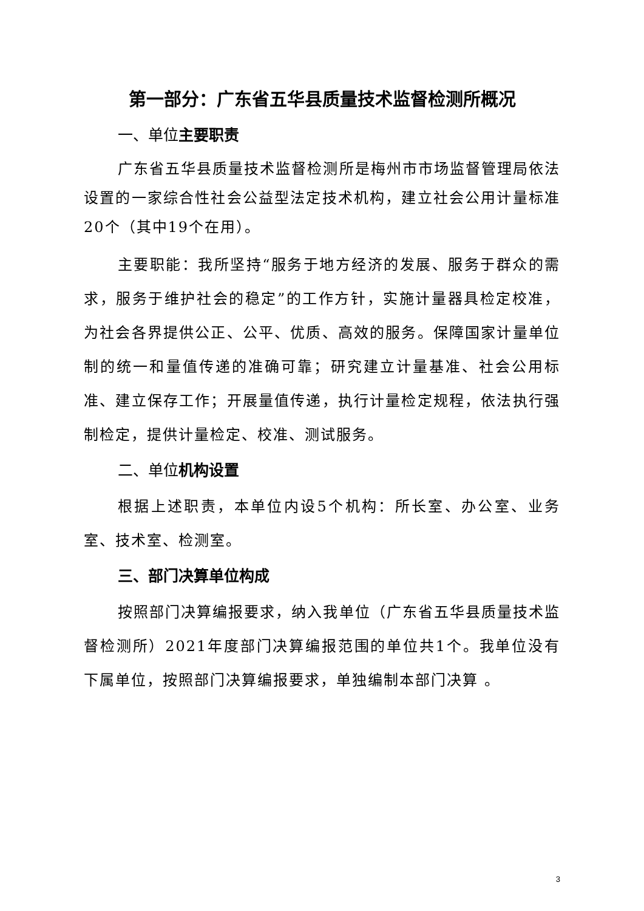第一部分：广东省五华县质量技术监督检测所概况
一、单位主要职责
广东省五华县质量技术监督检测所是梅州市市场监督管理局依法设置的一家综合性社会公益型法定技术机构，建立社会公用计量标准20个（其中19个在用）。
主要职能：我所坚持“服务于地方经济的发展、服务于群众的需求，服务于维护社会的稳定”的工作方针，实施计量器具检定校准，为社会各界提供公正、公平、优质、高效的服务。保障国家计量单位制的统一和量值传递的准确可靠；研究建立计量基准、社会公用标准、建立保存工作；开展量值传递，执行计量检定规程，依法执行强制检定，提供计量检定、校准、测试服务。
二、单位机构设置
根据上述职责，本单位内设5个机构：所长室、办公室、业务室、技术室、检测室。
三、部门决算单位构成
按照部门决算编报要求，纳入我单位（广东省五华县质量技术监督检测所）2021年度部门决算编报范围的单位共1个。我单位没有下属单位，按照部门决算编报要求，单独编制本部门决算 。
3